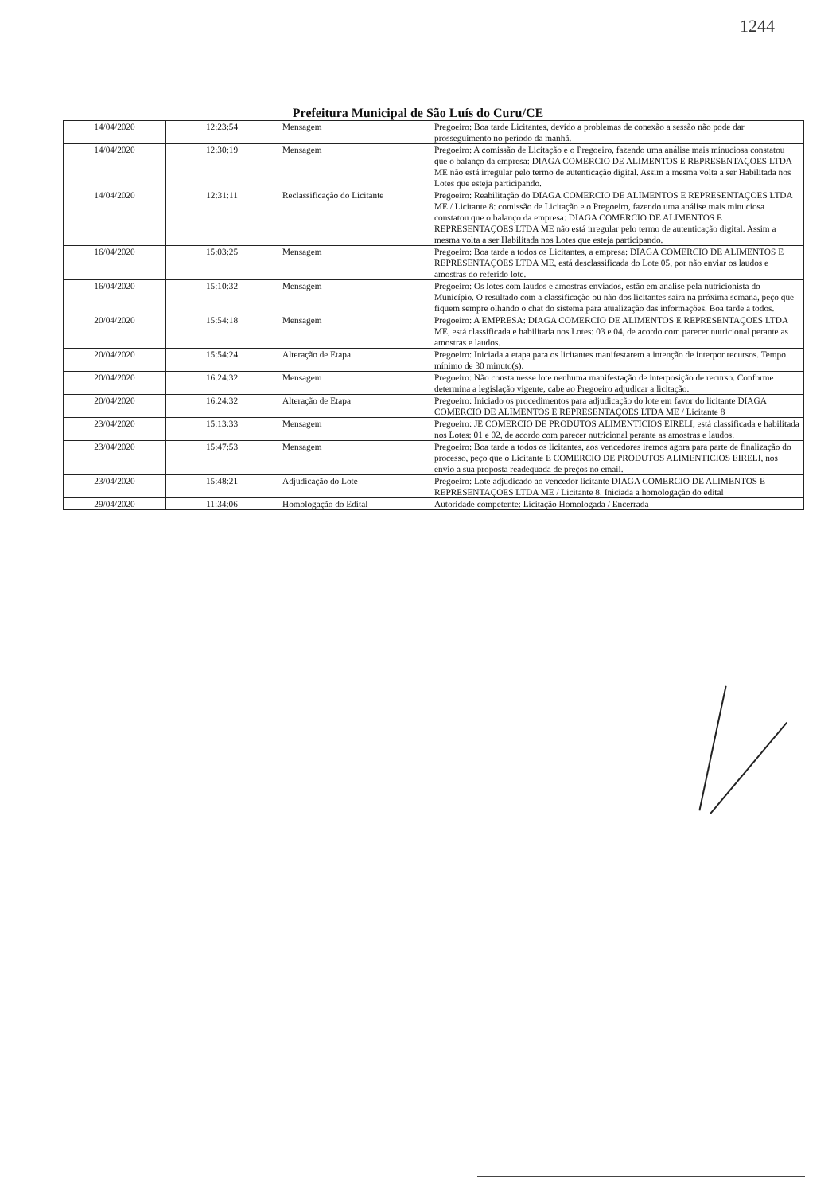1244
Prefeitura Municipal de São Luís do Curu/CE
| 14/04/2020 | 12:23:54 | Mensagem | Pregoeiro: Boa tarde Licitantes, devido a problemas de conexão a sessão não pode dar prosseguimento no período da manhã. |
| 14/04/2020 | 12:30:19 | Mensagem | Pregoeiro: A comissão de Licitação e o Pregoeiro, fazendo uma análise mais minuciosa constatou que o balanço da empresa: DIAGA COMERCIO DE ALIMENTOS E REPRESENTAÇOES LTDA ME não está irregular pelo termo de autenticação digital. Assim a mesma volta a ser Habilitada nos Lotes que esteja participando. |
| 14/04/2020 | 12:31:11 | Reclassificação do Licitante | Pregoeiro: Reabilitação do DIAGA COMERCIO DE ALIMENTOS E REPRESENTAÇOES LTDA ME / Licitante 8: comissão de Licitação e o Pregoeiro, fazendo uma análise mais minuciosa constatou que o balanço da empresa: DIAGA COMERCIO DE ALIMENTOS E REPRESENTAÇOES LTDA ME não está irregular pelo termo de autenticação digital. Assim a mesma volta a ser Habilitada nos Lotes que esteja participando. |
| 16/04/2020 | 15:03:25 | Mensagem | Pregoeiro: Boa tarde a todos os Licitantes, a empresa: DIAGA COMERCIO DE ALIMENTOS E REPRESENTAÇOES LTDA ME, está desclassificada do Lote 05, por não enviar os laudos e amostras do referido lote. |
| 16/04/2020 | 15:10:32 | Mensagem | Pregoeiro: Os lotes com laudos e amostras enviados, estão em analise pela nutricionista do Município. O resultado com a classificação ou não dos licitantes saira na próxima semana, peço que fiquem sempre olhando o chat do sistema para atualização das informações. Boa tarde a todos. |
| 20/04/2020 | 15:54:18 | Mensagem | Pregoeiro: A EMPRESA: DIAGA COMERCIO DE ALIMENTOS E REPRESENTAÇOES LTDA ME, está classificada e habilitada nos Lotes: 03 e 04, de acordo com parecer nutricional perante as amostras e laudos. |
| 20/04/2020 | 15:54:24 | Alteração de Etapa | Pregoeiro: Iniciada a etapa para os licitantes manifestarem a intenção de interpor recursos. Tempo mínimo de 30 minuto(s). |
| 20/04/2020 | 16:24:32 | Mensagem | Pregoeiro: Não consta nesse lote nenhuma manifestação de interposição de recurso. Conforme determina a legislação vigente, cabe ao Pregoeiro adjudicar a licitação. |
| 20/04/2020 | 16:24:32 | Alteração de Etapa | Pregoeiro: Iniciado os procedimentos para adjudicação do lote em favor do licitante DIAGA COMERCIO DE ALIMENTOS E REPRESENTAÇOES LTDA ME / Licitante 8 |
| 23/04/2020 | 15:13:33 | Mensagem | Pregoeiro: JE COMERCIO DE PRODUTOS ALIMENTICIOS EIRELI, está classificada e habilitada nos Lotes: 01 e 02, de acordo com parecer nutricional perante as amostras e laudos. |
| 23/04/2020 | 15:47:53 | Mensagem | Pregoeiro: Boa tarde a todos os licitantes, aos vencedores iremos agora para parte de finalização do processo, peço que o Licitante E COMERCIO DE PRODUTOS ALIMENTICIOS EIRELI, nos envio a sua proposta readequada de preços no email. |
| 23/04/2020 | 15:48:21 | Adjudicação do Lote | Pregoeiro: Lote adjudicado ao vencedor licitante DIAGA COMERCIO DE ALIMENTOS E REPRESENTAÇOES LTDA ME / Licitante 8. Iniciada a homologação do edital |
| 29/04/2020 | 11:34:06 | Homologação do Edital | Autoridade competente: Licitação Homologada / Encerrada |